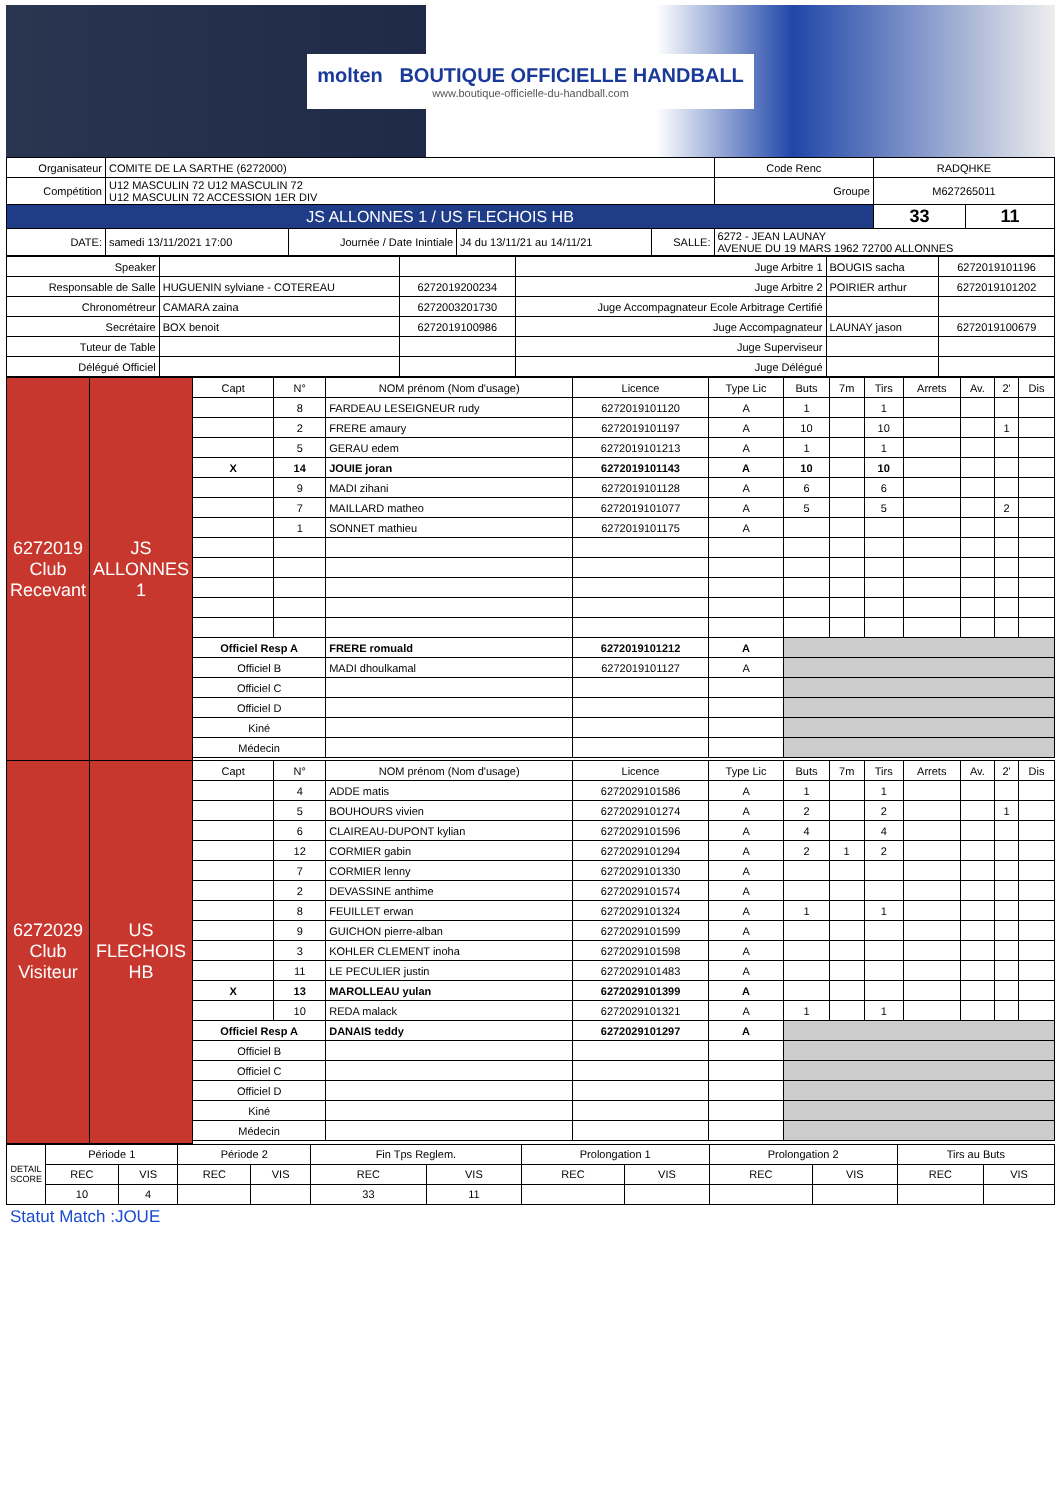molten BOUTIQUE OFFICIELLE HANDBALL
www.boutique-officielle-du-handball.com
| Organisateur | COMITE DE LA SARTHE (6272000) | | | | | Code Renc | RADQHKE | |
| Compétition | U12 MASCULIN 72 U12 MASCULIN 72 U12 MASCULIN 72 ACCESSION 1ER DIV | | | | | Groupe | M627265011 | |
| JS ALLONNES 1 / US FLECHOIS HB | | | | | | | 33 | 11 |
| DATE: | samedi 13/11/2021 17:00 | Journée / Date Inintiale | J4 du 13/11/21 au 14/11/21 | SALLE: | 6272 - JEAN LAUNAY AVENUE DU 19 MARS 1962 72700 ALLONNES | | | |
| Speaker | | | Juge Arbitre 1 | BOUGIS sacha | 6272019101196 |
| Responsable de Salle | HUGUENIN sylviane - COTEREAU | 6272019200234 | Juge Arbitre 2 | POIRIER arthur | 6272019101202 |
| Chronométreur | CAMARA zaina | 6272003201730 | Juge Accompagnateur Ecole Arbitrage Certifié | | |
| Secrétaire | BOX benoit | 6272019100986 | Juge Accompagnateur | LAUNAY jason | 6272019100679 |
| Tuteur de Table | | | Juge Superviseur | | |
| Délégué Officiel | | | Juge Délégué | | |
| 6272019 Club Recevant | JS ALLONNES 1 | Capt | N° | NOM prénom (Nom d'usage) | Licence | Type Lic | Buts | 7m | Tirs | Arrets | Av. | 2' | Dis |
| | | | 8 | FARDEAU LESEIGNEUR rudy | 6272019101120 | A | 1 | | 1 | | | | |
| | | | 2 | FRERE amaury | 6272019101197 | A | 10 | | 10 | | | 1 | |
| | | | 5 | GERAU edem | 6272019101213 | A | 1 | | 1 | | | | |
| | | X | 14 | JOUIE joran | 6272019101143 | A | 10 | | 10 | | | | |
| | | | 9 | MADI zihani | 6272019101128 | A | 6 | | 6 | | | | |
| | | | 7 | MAILLARD matheo | 6272019101077 | A | 5 | | 5 | | | 2 | |
| | | | 1 | SONNET mathieu | 6272019101175 | A | | | | | | | |
| | | Officiel Resp A | | FRERE romuald | 6272019101212 | A | | | | | | | |
| | | Officiel B | | MADI dhoulkamal | 6272019101127 | A | | | | | | | |
| | | Officiel C | | | | | | | | | | | |
| | | Officiel D | | | | | | | | | | | |
| | | Kiné | | | | | | | | | | | |
| | | Médecin | | | | | | | | | | | |
| 6272029 Club Visiteur | US FLECHOIS HB | Capt | N° | NOM prénom (Nom d'usage) | Licence | Type Lic | Buts | 7m | Tirs | Arrets | Av. | 2' | Dis |
| | | | 4 | ADDE matis | 6272029101586 | A | 1 | | 1 | | | | |
| | | | 5 | BOUHOURS vivien | 6272029101274 | A | 2 | | 2 | | | 1 | |
| | | | 6 | CLAIREAU-DUPONT kylian | 6272029101596 | A | 4 | | 4 | | | | |
| | | | 12 | CORMIER gabin | 6272029101294 | A | 2 | 1 | 2 | | | | |
| | | | 7 | CORMIER lenny | 6272029101330 | A | | | | | | | |
| | | | 2 | DEVASSINE anthime | 6272029101574 | A | | | | | | | |
| | | | 8 | FEUILLET erwan | 6272029101324 | A | 1 | | 1 | | | | |
| | | | 9 | GUICHON pierre-alban | 6272029101599 | A | | | | | | | |
| | | | 3 | KOHLER CLEMENT inoha | 6272029101598 | A | | | | | | | |
| | | | 11 | LE PECULIER justin | 6272029101483 | A | | | | | | | |
| | | X | 13 | MAROLLEAU yulan | 6272029101399 | A | | | | | | | |
| | | | 10 | REDA malack | 6272029101321 | A | 1 | | 1 | | | | |
| | | Officiel Resp A | | DANAIS teddy | 6272029101297 | A | | | | | | | |
| | | Officiel B | | | | | | | | | | | |
| | | Officiel C | | | | | | | | | | | |
| | | Officiel D | | | | | | | | | | | |
| | | Kiné | | | | | | | | | | | |
| | | Médecin | | | | | | | | | | | |
| DETAIL SCORE | Période 1 | | Période 2 | | Fin Tps Reglem. | | Prolongation 1 | | Prolongation 2 | | Tirs au Buts | |
| | REC | VIS | REC | VIS | REC | VIS | REC | VIS | REC | VIS | REC | VIS |
| | 10 | 4 | | | 33 | 11 | | | | | | |
Statut Match :JOUE